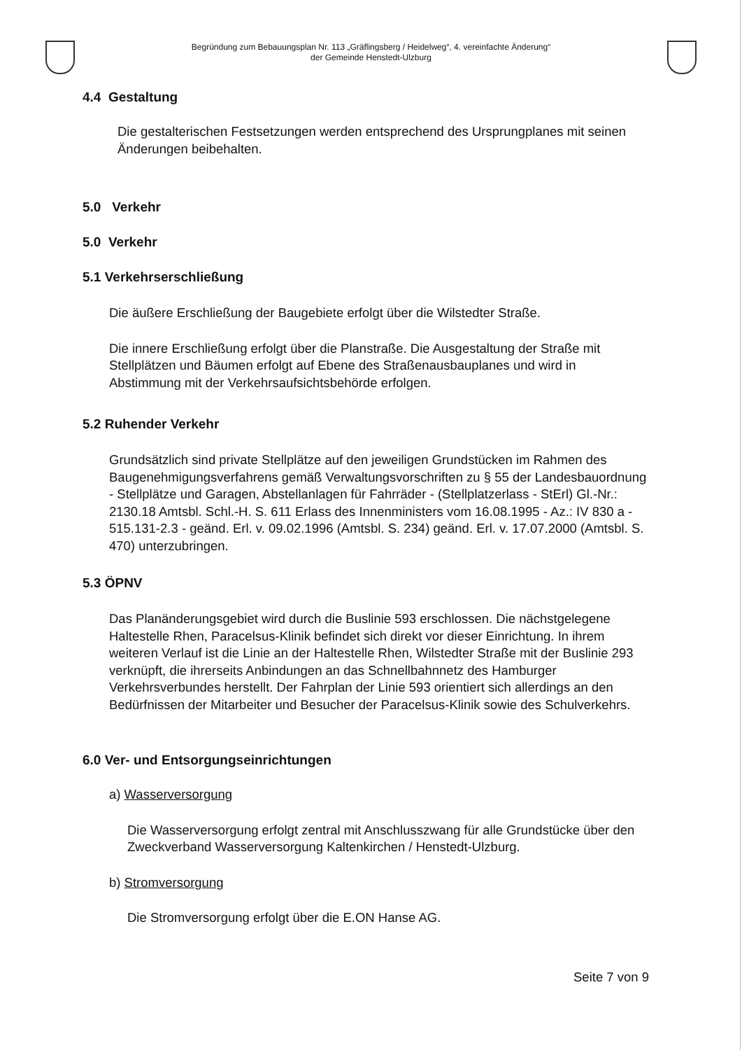Begründung zum Bebauungsplan Nr. 113 „Gräflingsberg / Heidelweg“, 4. vereinfachte Änderung“
der Gemeinde Henstedt-Ulzburg
4.4 Gestaltung
Die gestalterischen Festsetzungen werden entsprechend des Ursprungplanes mit seinen Änderungen beibehalten.
5.0 Verkehr
5.0 Verkehr
5.1 Verkehrserschließung
Die äußere Erschließung der Baugebiete erfolgt über die Wilstedter Straße.
Die innere Erschließung erfolgt über die Planstraße. Die Ausgestaltung der Straße mit Stellplätzen und Bäumen erfolgt auf Ebene des Straßenausbauplanes und wird in Abstimmung mit der Verkehrsaufsichtsbehörde erfolgen.
5.2 Ruhender Verkehr
Grundsätzlich sind private Stellplätze auf den jeweiligen Grundstücken im Rahmen des Baugenehmigungsverfahrens gemäß Verwaltungsvorschriften zu § 55 der Landesbauordnung - Stellplätze und Garagen, Abstellanlagen für Fahrräder - (Stellplatzerlass - StErl) Gl.-Nr.: 2130.18 Amtsbl. Schl.-H. S. 611 Erlass des Innenministers vom 16.08.1995 - Az.: IV 830 a - 515.131-2.3 - geänd. Erl. v. 09.02.1996 (Amtsbl. S. 234) geänd. Erl. v. 17.07.2000 (Amtsbl. S. 470) unterzubringen.
5.3 ÖPNV
Das Planänderungsgebiet wird durch die Buslinie 593 erschlossen. Die nächstgelegene Haltestelle Rhen, Paracelsus-Klinik befindet sich direkt vor dieser Einrichtung. In ihrem weiteren Verlauf ist die Linie an der Haltestelle Rhen, Wilstedter Straße mit der Buslinie 293 verknüpft, die ihrerseits Anbindungen an das Schnellbahnnetz des Hamburger Verkehrsverbundes herstellt. Der Fahrplan der Linie 593 orientiert sich allerdings an den Bedürfnissen der Mitarbeiter und Besucher der Paracelsus-Klinik sowie des Schulverkehrs.
6.0 Ver- und Entsorgungseinrichtungen
a) Wasserversorgung
Die Wasserversorgung erfolgt zentral mit Anschlusszwang für alle Grundstücke über den Zweckverband Wasserversorgung Kaltenkirchen / Henstedt-Ulzburg.
b) Stromversorgung
Die Stromversorgung erfolgt über die E.ON Hanse AG.
Seite 7 von 9